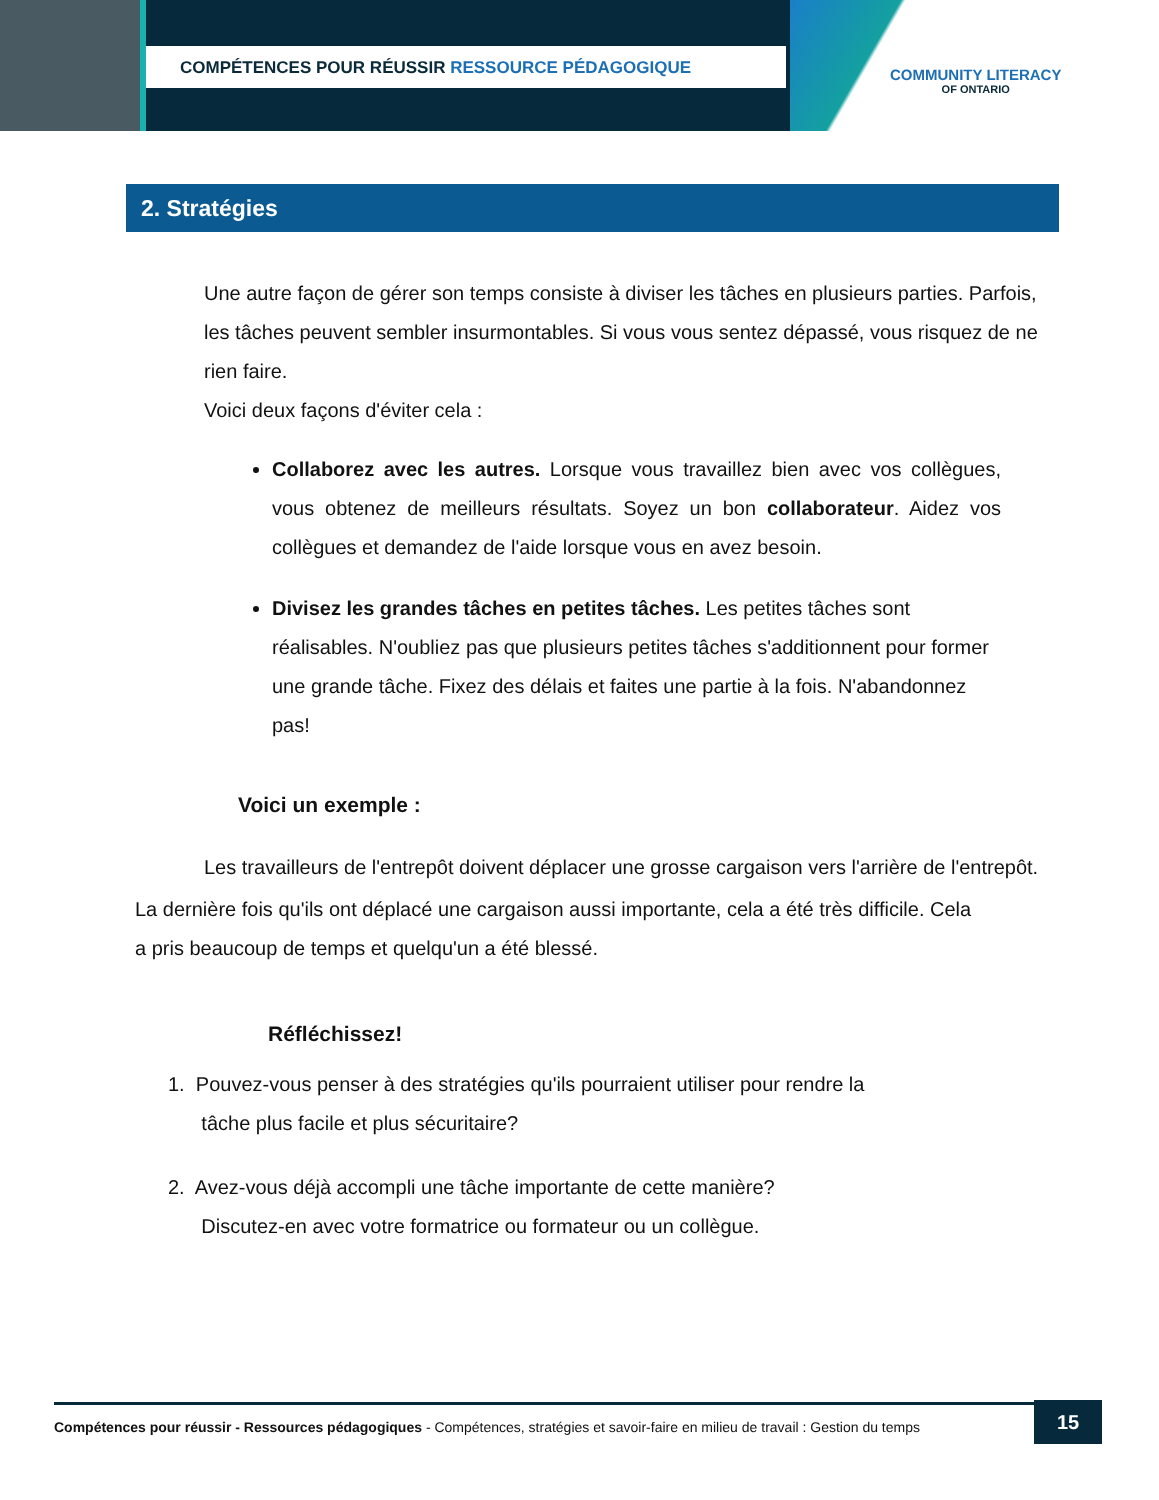COMPÉTENCES POUR RÉUSSIR RESSOURCE PÉDAGOGIQUE
COMMUNITY LITERACY
OF ONTARIO
2. Stratégies
Une autre façon de gérer son temps consiste à diviser les tâches en plusieurs parties. Parfois, les tâches peuvent sembler insurmontables. Si vous vous sentez dépassé, vous risquez de ne rien faire.
Voici deux façons d'éviter cela :
Collaborez avec les autres. Lorsque vous travaillez bien avec vos collègues, vous obtenez de meilleurs résultats. Soyez un bon collaborateur. Aidez vos collègues et demandez de l'aide lorsque vous en avez besoin.
Divisez les grandes tâches en petites tâches. Les petites tâches sont réalisables. N'oubliez pas que plusieurs petites tâches s'additionnent pour former une grande tâche. Fixez des délais et faites une partie à la fois. N'abandonnez pas!
Voici un exemple :
Les travailleurs de l'entrepôt doivent déplacer une grosse cargaison vers l'arrière de l'entrepôt.
La dernière fois qu'ils ont déplacé une cargaison aussi importante, cela a été très difficile. Cela a pris beaucoup de temps et quelqu'un a été blessé.
Réfléchissez!
1. Pouvez-vous penser à des stratégies qu'ils pourraient utiliser pour rendre la
tâche plus facile et plus sécuritaire?
2. Avez-vous déjà accompli une tâche importante de cette manière?
Discutez-en avec votre formatrice ou formateur ou un collègue.
Compétences pour réussir - Ressources pédagogiques - Compétences, stratégies et savoir-faire en milieu de travail : Gestion du temps
15